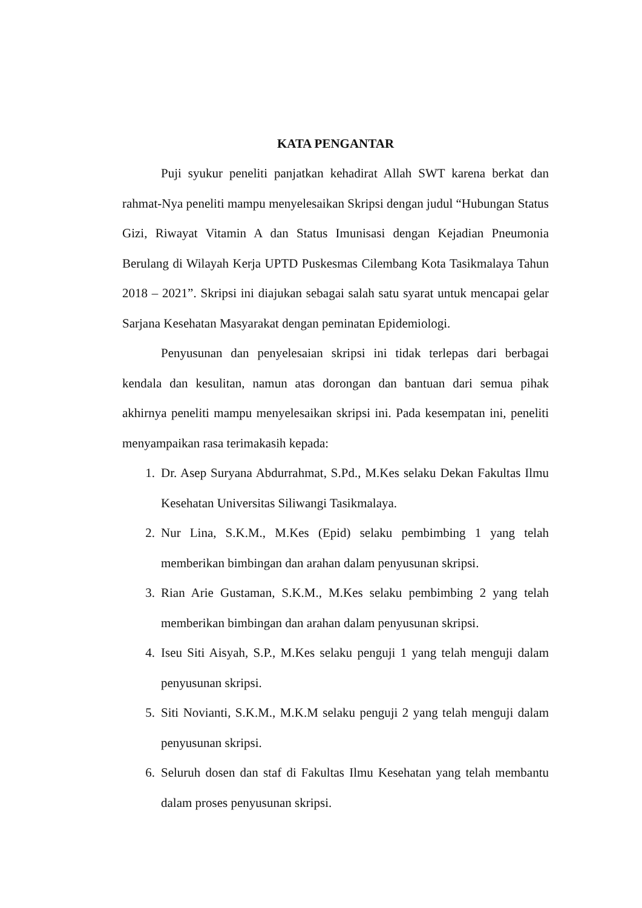KATA PENGANTAR
Puji syukur peneliti panjatkan kehadirat Allah SWT karena berkat dan rahmat-Nya peneliti mampu menyelesaikan Skripsi dengan judul “Hubungan Status Gizi, Riwayat Vitamin A dan Status Imunisasi dengan Kejadian Pneumonia Berulang di Wilayah Kerja UPTD Puskesmas Cilembang Kota Tasikmalaya Tahun 2018 – 2021”. Skripsi ini diajukan sebagai salah satu syarat untuk mencapai gelar Sarjana Kesehatan Masyarakat dengan peminatan Epidemiologi.
Penyusunan dan penyelesaian skripsi ini tidak terlepas dari berbagai kendala dan kesulitan, namun atas dorongan dan bantuan dari semua pihak akhirnya peneliti mampu menyelesaikan skripsi ini. Pada kesempatan ini, peneliti menyampaikan rasa terimakasih kepada:
1. Dr. Asep Suryana Abdurrahmat, S.Pd., M.Kes selaku Dekan Fakultas Ilmu Kesehatan Universitas Siliwangi Tasikmalaya.
2. Nur Lina, S.K.M., M.Kes (Epid) selaku pembimbing 1 yang telah memberikan bimbingan dan arahan dalam penyusunan skripsi.
3. Rian Arie Gustaman, S.K.M., M.Kes selaku pembimbing 2 yang telah memberikan bimbingan dan arahan dalam penyusunan skripsi.
4. Iseu Siti Aisyah, S.P., M.Kes selaku penguji 1 yang telah menguji dalam penyusunan skripsi.
5. Siti Novianti, S.K.M., M.K.M selaku penguji 2 yang telah menguji dalam penyusunan skripsi.
6. Seluruh dosen dan staf di Fakultas Ilmu Kesehatan yang telah membantu dalam proses penyusunan skripsi.